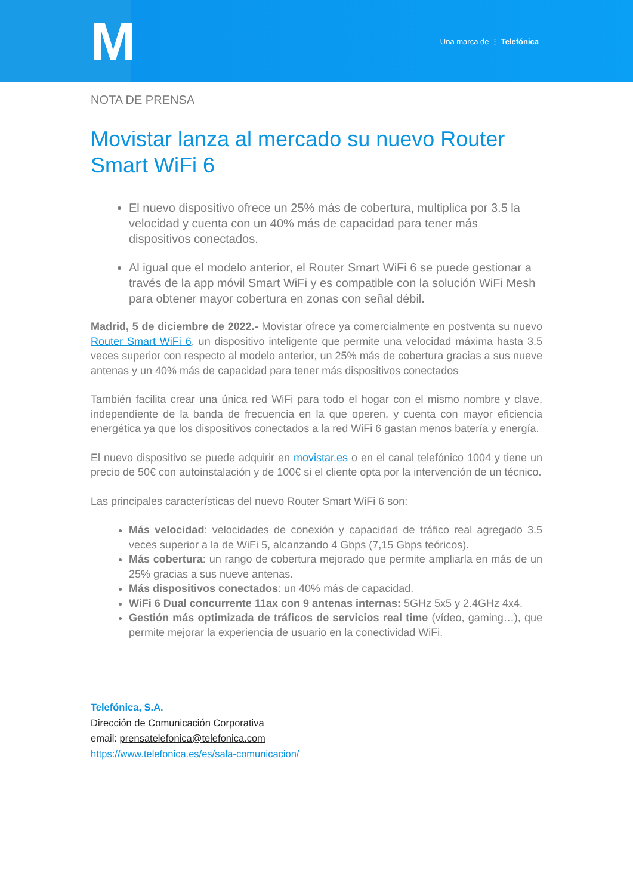M
Una marca de ⋮ Telefónica
NOTA DE PRENSA
Movistar lanza al mercado su nuevo Router Smart WiFi 6
El nuevo dispositivo ofrece un 25% más de cobertura, multiplica por 3.5 la velocidad y cuenta con un 40% más de capacidad para tener más dispositivos conectados.
Al igual que el modelo anterior, el Router Smart WiFi 6 se puede gestionar a través de la app móvil Smart WiFi y es compatible con la solución WiFi Mesh para obtener mayor cobertura en zonas con señal débil.
Madrid, 5 de diciembre de 2022.- Movistar ofrece ya comercialmente en postventa su nuevo Router Smart WiFi 6, un dispositivo inteligente que permite una velocidad máxima hasta 3.5 veces superior con respecto al modelo anterior, un 25% más de cobertura gracias a sus nueve antenas y un 40% más de capacidad para tener más dispositivos conectados
También facilita crear una única red WiFi para todo el hogar con el mismo nombre y clave, independiente de la banda de frecuencia en la que operen, y cuenta con mayor eficiencia energética ya que los dispositivos conectados a la red WiFi 6 gastan menos batería y energía.
El nuevo dispositivo se puede adquirir en movistar.es o en el canal telefónico 1004 y tiene un precio de 50€ con autoinstalación y de 100€ si el cliente opta por la intervención de un técnico.
Las principales características del nuevo Router Smart WiFi 6 son:
Más velocidad: velocidades de conexión y capacidad de tráfico real agregado 3.5 veces superior a la de WiFi 5, alcanzando 4 Gbps (7,15 Gbps teóricos).
Más cobertura: un rango de cobertura mejorado que permite ampliarla en más de un 25% gracias a sus nueve antenas.
Más dispositivos conectados: un 40% más de capacidad.
WiFi 6 Dual concurrente 11ax con 9 antenas internas: 5GHz 5x5 y 2.4GHz 4x4.
Gestión más optimizada de tráficos de servicios real time (vídeo, gaming…), que permite mejorar la experiencia de usuario en la conectividad WiFi.
Telefónica, S.A.
Dirección de Comunicación Corporativa
email: prensatelefonica@telefonica.com
https://www.telefonica.es/es/sala-comunicacion/